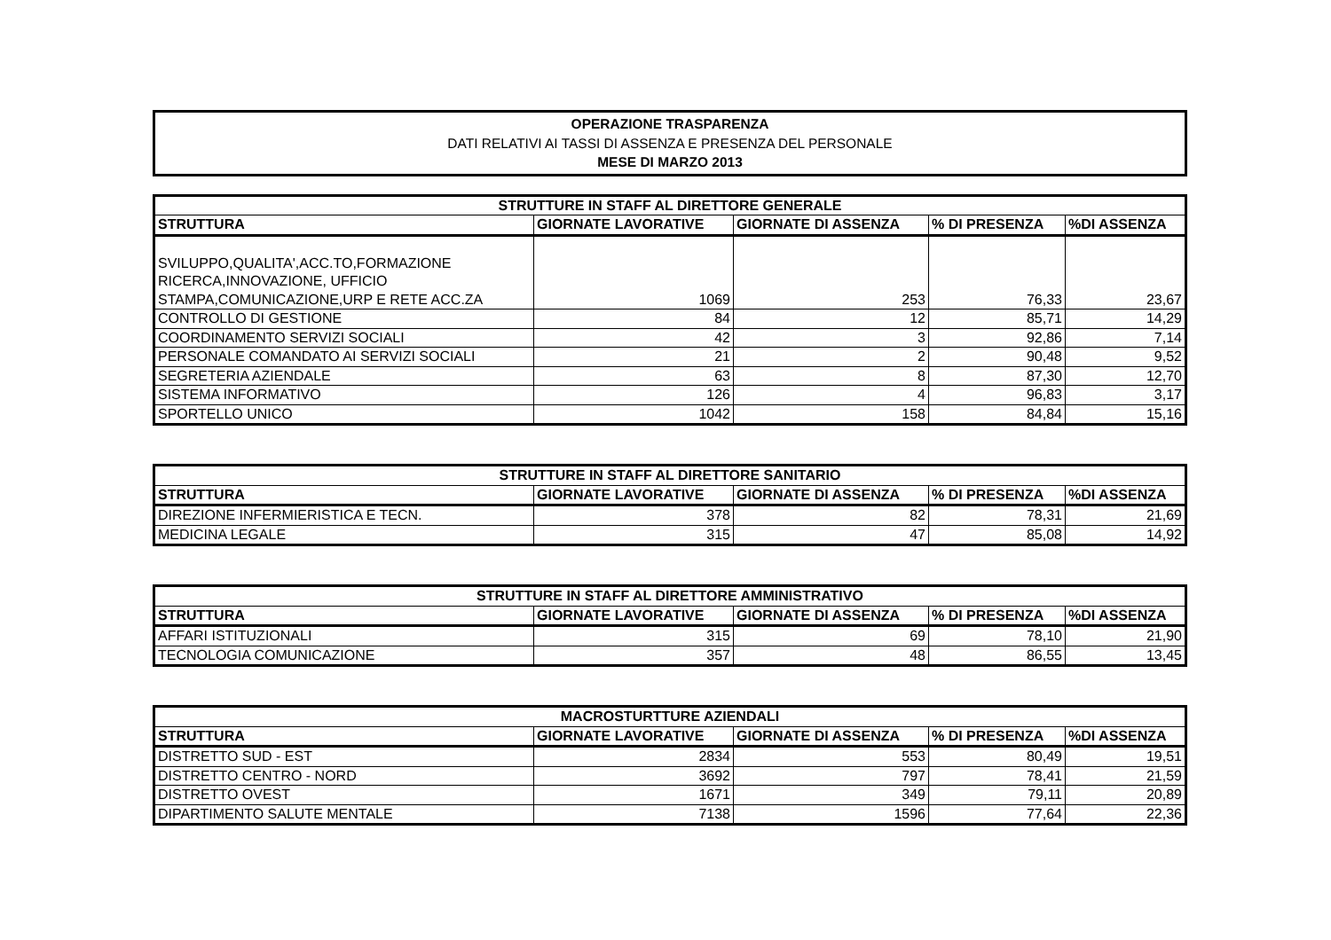OPERAZIONE TRASPARENZA
DATI RELATIVI AI TASSI DI ASSENZA E PRESENZA DEL PERSONALE
MESE DI MARZO 2013
| STRUTTURE IN STAFF AL DIRETTORE GENERALE | | | | |
| --- | --- | --- | --- | --- |
| STRUTTURA | GIORNATE LAVORATIVE | GIORNATE DI ASSENZA | % DI PRESENZA | %DI ASSENZA |
| SVILUPPO,QUALITA',ACC.TO,FORMAZIONE RICERCA,INNOVAZIONE, UFFICIO STAMPA,COMUNICAZIONE,URP E RETE ACC.ZA | 1069 | 253 | 76,33 | 23,67 |
| CONTROLLO DI GESTIONE | 84 | 12 | 85,71 | 14,29 |
| COORDINAMENTO SERVIZI SOCIALI | 42 | 3 | 92,86 | 7,14 |
| PERSONALE COMANDATO AI SERVIZI SOCIALI | 21 | 2 | 90,48 | 9,52 |
| SEGRETERIA AZIENDALE | 63 | 8 | 87,30 | 12,70 |
| SISTEMA INFORMATIVO | 126 | 4 | 96,83 | 3,17 |
| SPORTELLO UNICO | 1042 | 158 | 84,84 | 15,16 |
| STRUTTURE IN STAFF AL DIRETTORE SANITARIO | | | | |
| --- | --- | --- | --- | --- |
| STRUTTURA | GIORNATE LAVORATIVE | GIORNATE DI ASSENZA | % DI PRESENZA | %DI ASSENZA |
| DIREZIONE INFERMIERISTICA E TECN. | 378 | 82 | 78,31 | 21,69 |
| MEDICINA LEGALE | 315 | 47 | 85,08 | 14,92 |
| STRUTTURE IN STAFF AL DIRETTORE AMMINISTRATIVO | | | | |
| --- | --- | --- | --- | --- |
| STRUTTURA | GIORNATE LAVORATIVE | GIORNATE DI ASSENZA | % DI PRESENZA | %DI ASSENZA |
| AFFARI ISTITUZIONALI | 315 | 69 | 78,10 | 21,90 |
| TECNOLOGIA COMUNICAZIONE | 357 | 48 | 86,55 | 13,45 |
| MACROSTURTTURE AZIENDALI | | | | |
| --- | --- | --- | --- | --- |
| STRUTTURA | GIORNATE LAVORATIVE | GIORNATE DI ASSENZA | % DI PRESENZA | %DI ASSENZA |
| DISTRETTO SUD - EST | 2834 | 553 | 80,49 | 19,51 |
| DISTRETTO CENTRO - NORD | 3692 | 797 | 78,41 | 21,59 |
| DISTRETTO OVEST | 1671 | 349 | 79,11 | 20,89 |
| DIPARTIMENTO SALUTE MENTALE | 7138 | 1596 | 77,64 | 22,36 |